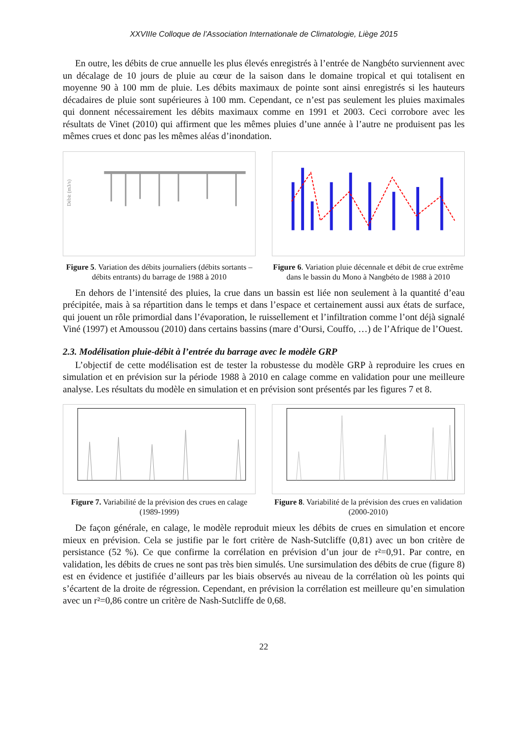XXVIIIe Colloque de l’Association Internationale de Climatologie, Liège 2015
En outre, les débits de crue annuelle les plus élevés enregistrés à l’entrée de Nangbéto surviennent avec un décalage de 10 jours de pluie au cœur de la saison dans le domaine tropical et qui totalisent en moyenne 90 à 100 mm de pluie. Les débits maximaux de pointe sont ainsi enregistrés si les hauteurs décadaires de pluie sont supérieures à 100 mm. Cependant, ce n’est pas seulement les pluies maximales qui donnent nécessairement les débits maximaux comme en 1991 et 2003. Ceci corrobore avec les résultats de Vinet (2010) qui affirment que les mêmes pluies d’une année à l’autre ne produisent pas les mêmes crues et donc pas les mêmes aléas d’inondation.
Débit (m3/s)
Figure 5. Variation des débits journaliers (débits sortants –débits entrants) du barrage de 1988 à 2010
Figure 6. Variation pluie décennale et débit de crue extrême dans le bassin du Mono à Nangbéto de 1988 à 2010
En dehors de l’intensité des pluies, la crue dans un bassin est liée non seulement à la quantité d’eau précipitée, mais à sa répartition dans le temps et dans l’espace et certainement aussi aux états de surface, qui jouent un rôle primordial dans l’évaporation, le ruissellement et l’infiltration comme l’ont déjà signalé Viné (1997) et Amoussou (2010) dans certains bassins (mare d’Oursi, Couffo, …) de l’Afrique de l’Ouest.
2.3. Modélisation pluie-débit à l’entrée du barrage avec le modèle GRP
L’objectif de cette modélisation est de tester la robustesse du modèle GRP à reproduire les crues en simulation et en prévision sur la période 1988 à 2010 en calage comme en validation pour une meilleure analyse. Les résultats du modèle en simulation et en prévision sont présentés par les figures 7 et 8.
Figure 7. Variabilité de la prévision des crues en calage (1989-1999)
Figure 8. Variabilité de la prévision des crues en validation (2000-2010)
De façon générale, en calage, le modèle reproduit mieux les débits de crues en simulation et encore mieux en prévision. Cela se justifie par le fort critère de Nash-Sutcliffe (0,81) avec un bon critère de persistance (52 %). Ce que confirme la corrélation en prévision d’un jour de r²=0,91. Par contre, en validation, les débits de crues ne sont pas très bien simulés. Une sursimulation des débits de crue (figure 8) est en évidence et justifiée d’ailleurs par les biais observés au niveau de la corrélation où les points qui s’écartent de la droite de régression. Cependant, en prévision la corrélation est meilleure qu’en simulation avec un r²=0,86 contre un critère de Nash-Sutcliffe de 0,68.
22